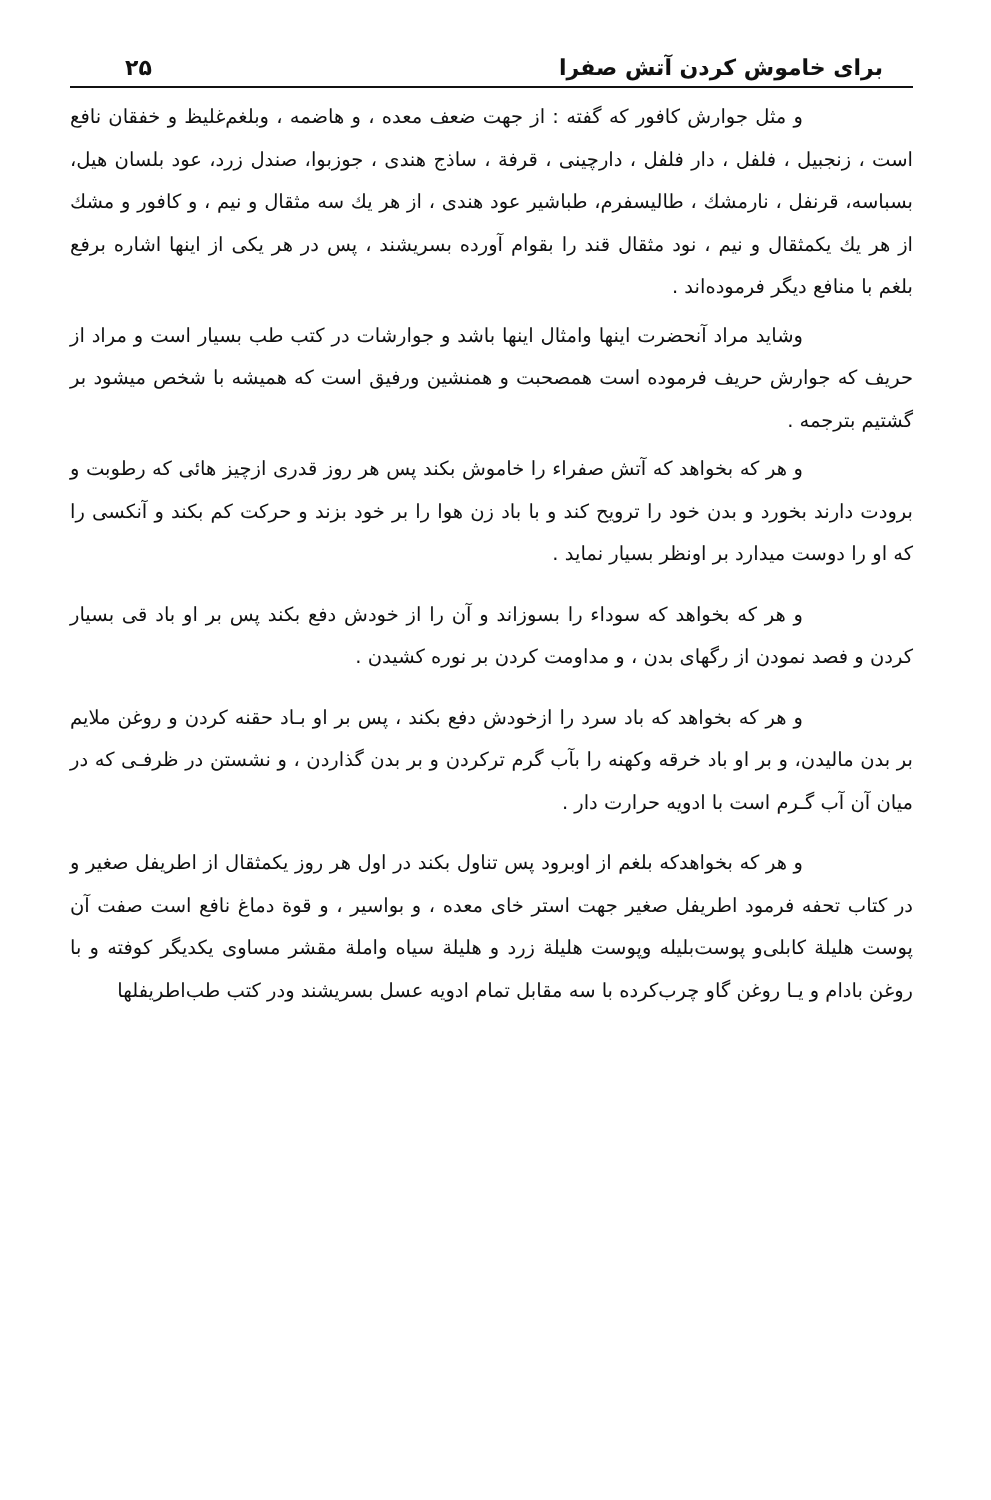برای خاموش کردن آتش صفرا ۲۵
و مثل جوارش کافور که گفته : از جهت ضعف معده ، و هاضمه ، وبلغم‌غلیظ و خفقان نافع است ، زنجبیل ، فلفل ، دار فلفل ، دارچینی ، قرفة ، ساذج هندی ، جوزبوا، صندل زرد، عود بلسان هیل، بسباسه، قرنفل ، نارمشك ، طالیسفرم، طباشیر عود هندی ، از هر یك سه مثقال و نیم ، و کافور و مشك از هر یك یکمثقال و نیم ، نود مثقال قند را بقوام آورده بسریشند ، پس در هر یکی از اینها اشاره برفع بلغم با منافع دیگر فرموده‌اند .
وشاید مراد آنحضرت اینها وامثال اینها باشد و جوارشات در کتب طب بسیار است و مراد از حریف که جوارش حریف فرموده است همصحبت و همنشین ورفیق است که همیشه با شخص میشود بر گشتیم بترجمه .
و هر که بخواهد که آتش صفراء را خاموش بکند پس هر روز قدری ازچیز هائی که رطوبت و برودت دارند بخورد و بدن خود را ترویح کند و با باد زن هوا را بر خود بزند و حرکت کم بکند و آنکسی را که او را دوست میدارد بر اونظر بسیار نماید .
و هر که بخواهد که سوداء را بسوزاند و آن را از خودش دفع بکند پس بر او باد قی بسیار کردن و فصد نمودن از رگهای بدن ، و مداومت کردن بر نوره کشیدن .
و هر که بخواهد که باد سرد را ازخودش دفع بکند ، پس بر او بـاد حقنه کردن و روغن ملایم بر بدن مالیدن، و بر او باد خرقه وکهنه را بآب گرم ترکردن و بر بدن گذاردن ، و نشستن در ظرفـی که در میان آن آب گـرم است با ادویه حرارت دار .
و هر که بخواهدکه بلغم از اوبرود پس تناول بکند در اول هر روز یکمثقال از اطریفل صغیر و در کتاب تحفه فرمود اطریفل صغیر جهت استر خای معده ، و بواسیر ، و قوة دماغ نافع است صفت آن پوست هلیلة کابلی‌و پوست‌بلیله وپوست هلیلة زرد و هلیلة سیاه واملة مقشر مساوی یکدیگر کوفته و با روغن بادام و یـا روغن گاو چرب‌کرده با سه مقابل تمام ادویه عسل بسریشند ودر کتب طب‌اطریفلها